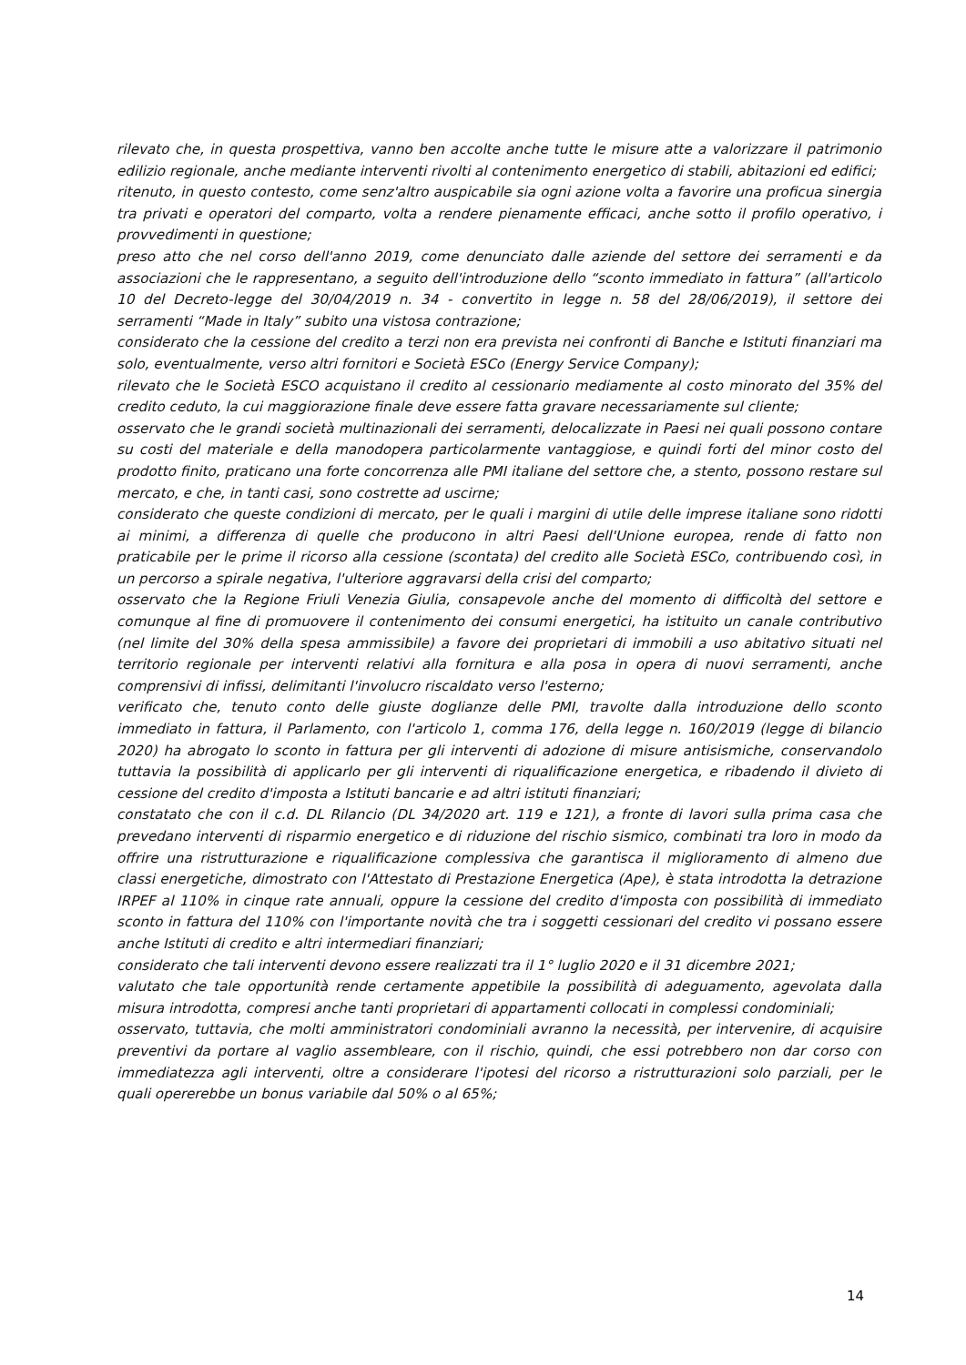rilevato che, in questa prospettiva, vanno ben accolte anche tutte le misure atte a valorizzare il patrimonio edilizio regionale, anche mediante interventi rivolti al contenimento energetico di stabili, abitazioni ed edifici;
ritenuto, in questo contesto, come senz'altro auspicabile sia ogni azione volta a favorire una proficua sinergia tra privati e operatori del comparto, volta a rendere pienamente efficaci, anche sotto il profilo operativo, i provvedimenti in questione;
preso atto che nel corso dell'anno 2019, come denunciato dalle aziende del settore dei serramenti e da associazioni che le rappresentano, a seguito dell'introduzione dello “sconto immediato in fattura” (all'articolo 10 del Decreto-legge del 30/04/2019 n. 34 - convertito in legge n. 58 del 28/06/2019), il settore dei serramenti “Made in Italy” subito una vistosa contrazione;
considerato che la cessione del credito a terzi non era prevista nei confronti di Banche e Istituti finanziari ma solo, eventualmente, verso altri fornitori e Società ESCo (Energy Service Company);
rilevato che le Società ESCO acquistano il credito al cessionario mediamente al costo minorato del 35% del credito ceduto, la cui maggiorazione finale deve essere fatta gravare necessariamente sul cliente;
osservato che le grandi società multinazionali dei serramenti, delocalizzate in Paesi nei quali possono contare su costi del materiale e della manodopera particolarmente vantaggiose, e quindi forti del minor costo del prodotto finito, praticano una forte concorrenza alle PMI italiane del settore che, a stento, possono restare sul mercato, e che, in tanti casi, sono costrette ad uscirne;
considerato che queste condizioni di mercato, per le quali i margini di utile delle imprese italiane sono ridotti ai minimi, a differenza di quelle che producono in altri Paesi dell'Unione europea, rende di fatto non praticabile per le prime il ricorso alla cessione (scontata) del credito alle Società ESCo, contribuendo così, in un percorso a spirale negativa, l'ulteriore aggravarsi della crisi del comparto;
osservato che la Regione Friuli Venezia Giulia, consapevole anche del momento di difficoltà del settore e comunque al fine di promuovere il contenimento dei consumi energetici, ha istituito un canale contributivo (nel limite del 30% della spesa ammissibile) a favore dei proprietari di immobili a uso abitativo situati nel territorio regionale per interventi relativi alla fornitura e alla posa in opera di nuovi serramenti, anche comprensivi di infissi, delimitanti l'involucro riscaldato verso l'esterno;
verificato che, tenuto conto delle giuste doglianze delle PMI, travolte dalla introduzione dello sconto immediato in fattura, il Parlamento, con l'articolo 1, comma 176, della legge n. 160/2019 (legge di bilancio 2020) ha abrogato lo sconto in fattura per gli interventi di adozione di misure antisismiche, conservandolo tuttavia la possibilità di applicarlo per gli interventi di riqualificazione energetica, e ribadendo il divieto di cessione del credito d'imposta a Istituti bancarie e ad altri istituti finanziari;
constatato che con il c.d. DL Rilancio (DL 34/2020 art. 119 e 121), a fronte di lavori sulla prima casa che prevedano interventi di risparmio energetico e di riduzione del rischio sismico, combinati tra loro in modo da offrire una ristrutturazione e riqualificazione complessiva che garantisca il miglioramento di almeno due classi energetiche, dimostrato con l'Attestato di Prestazione Energetica (Ape), è stata introdotta la detrazione IRPEF al 110% in cinque rate annuali, oppure la cessione del credito d'imposta con possibilità di immediato sconto in fattura del 110% con l'importante novità che tra i soggetti cessionari del credito vi possano essere anche Istituti di credito e altri intermediari finanziari;
considerato che tali interventi devono essere realizzati tra il 1° luglio 2020 e il 31 dicembre 2021;
valutato che tale opportunità rende certamente appetibile la possibilità di adeguamento, agevolata dalla misura introdotta, compresi anche tanti proprietari di appartamenti collocati in complessi condominiali;
osservato, tuttavia, che molti amministratori condominiali avranno la necessità, per intervenire, di acquisire preventivi da portare al vaglio assembleare, con il rischio, quindi, che essi potrebbero non dar corso con immediatezza agli interventi, oltre a considerare l'ipotesi del ricorso a ristrutturazioni solo parziali, per le quali opererebbe un bonus variabile dal 50% o al 65%;
14